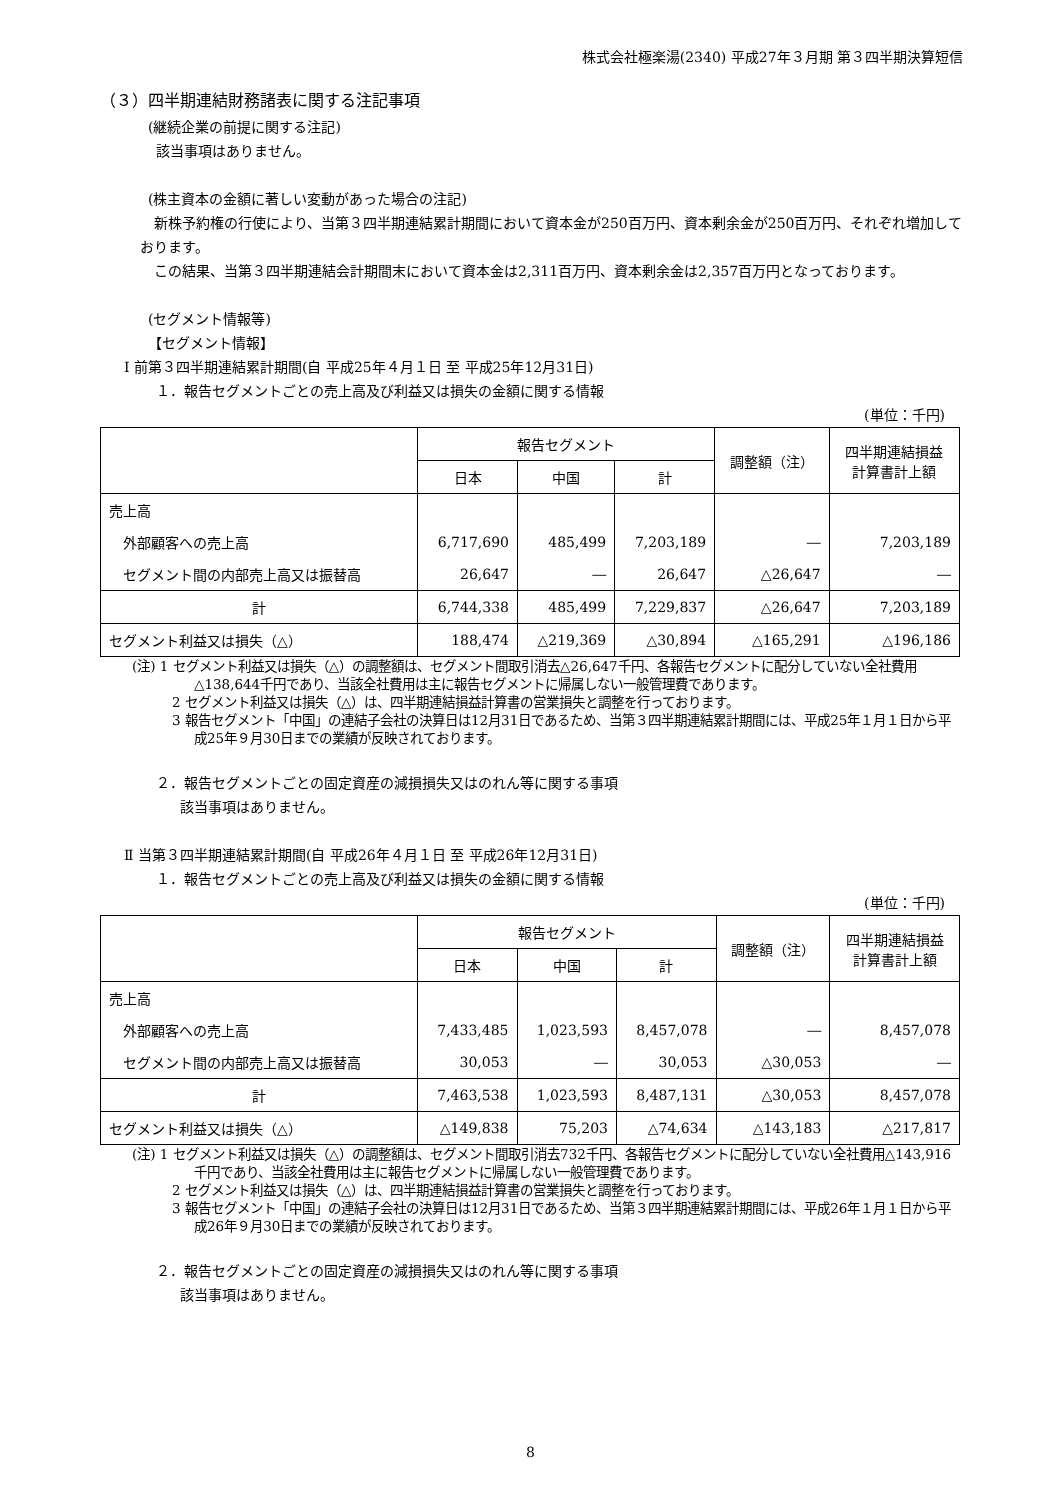株式会社極楽湯(2340) 平成27年３月期 第３四半期決算短信
（３）四半期連結財務諸表に関する注記事項
(継続企業の前提に関する注記)
該当事項はありません。
(株主資本の金額に著しい変動があった場合の注記)
　新株予約権の行使により、当第３四半期連結累計期間において資本金が250百万円、資本剰余金が250百万円、それぞれ増加しております。
　この結果、当第３四半期連結会計期間末において資本金は2,311百万円、資本剰余金は2,357百万円となっております。
(セグメント情報等)
【セグメント情報】
Ⅰ 前第３四半期連結累計期間(自 平成25年４月１日 至 平成25年12月31日)
１．報告セグメントごとの売上高及び利益又は損失の金額に関する情報
(単位：千円)
| | 報告セグメント | | | 調整額（注） | 四半期連結損益 計算書計上額 |
| --- | --- | --- | --- | --- | --- |
| | 日本 | 中国 | 計 | | |
| 売上高 | | | | | |
| 外部顧客への売上高 | 6,717,690 | 485,499 | 7,203,189 | ― | 7,203,189 |
| セグメント間の内部売上高又は振替高 | 26,647 | ― | 26,647 | △26,647 | ― |
| 計 | 6,744,338 | 485,499 | 7,229,837 | △26,647 | 7,203,189 |
| セグメント利益又は損失（△） | 188,474 | △219,369 | △30,894 | △165,291 | △196,186 |
(注) 1 セグメント利益又は損失（△）の調整額は、セグメント間取引消去△26,647千円、各報告セグメントに配分していない全社費用△138,644千円であり、当該全社費用は主に報告セグメントに帰属しない一般管理費であります。
2 セグメント利益又は損失（△）は、四半期連結損益計算書の営業損失と調整を行っております。
3 報告セグメント「中国」の連結子会社の決算日は12月31日であるため、当第３四半期連結累計期間には、平成25年１月１日から平成25年９月30日までの業績が反映されております。
２．報告セグメントごとの固定資産の減損損失又はのれん等に関する事項
該当事項はありません。
Ⅱ 当第３四半期連結累計期間(自 平成26年４月１日 至 平成26年12月31日)
１．報告セグメントごとの売上高及び利益又は損失の金額に関する情報
(単位：千円)
| | 報告セグメント | | | 調整額（注） | 四半期連結損益 計算書計上額 |
| --- | --- | --- | --- | --- | --- |
| | 日本 | 中国 | 計 | | |
| 売上高 | | | | | |
| 外部顧客への売上高 | 7,433,485 | 1,023,593 | 8,457,078 | ― | 8,457,078 |
| セグメント間の内部売上高又は振替高 | 30,053 | ― | 30,053 | △30,053 | ― |
| 計 | 7,463,538 | 1,023,593 | 8,487,131 | △30,053 | 8,457,078 |
| セグメント利益又は損失（△） | △149,838 | 75,203 | △74,634 | △143,183 | △217,817 |
(注) 1 セグメント利益又は損失（△）の調整額は、セグメント間取引消去732千円、各報告セグメントに配分していない全社費用△143,916千円であり、当該全社費用は主に報告セグメントに帰属しない一般管理費であります。
2 セグメント利益又は損失（△）は、四半期連結損益計算書の営業損失と調整を行っております。
3 報告セグメント「中国」の連結子会社の決算日は12月31日であるため、当第３四半期連結累計期間には、平成26年１月１日から平成26年９月30日までの業績が反映されております。
２．報告セグメントごとの固定資産の減損損失又はのれん等に関する事項
該当事項はありません。
8